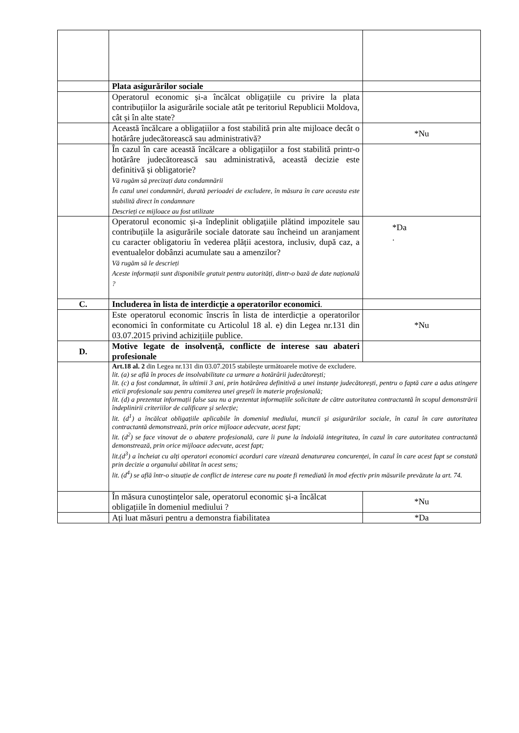| | Plata asigurărilor sociale | |
| | Operatorul economic și-a încălcat obligațiile cu privire la plata contribuțiilor la asigurările sociale atât pe teritoriul Republicii Moldova, cât și în alte state? | |
| | Această încălcare a obligațiilor a fost stabilită prin alte mijloace decât o hotărâre judecătorească sau administrativă? | *Nu |
| | În cazul în care această încălcare a obligațiilor a fost stabilită printr-o hotărâre judecătorească sau administrativă, această decizie este definitivă și obligatorie? Vă rugăm să precizați data condamnării În cazul unei condamnări, durată perioadei de excludere, în măsura în care aceasta este stabilită direct în condamnare Descrieți ce mijloace au fost utilizate | |
| | Operatorul economic și-a îndeplinit obligațiile plătind impozitele sau contribuțiile la asigurările sociale datorate sau încheind un aranjament cu caracter obligatoriu în vederea plății acestora, inclusiv, după caz, a eventualelor dobânzi acumulate sau a amenzilor? Vă rugăm să le descrieți Aceste informații sunt disponibile gratuit pentru autorități, dintr-o bază de date națională ? | *Da . |
| C. | Includerea în lista de interdicție a operatorilor economici . | |
| | Este operatorul economic înscris în lista de interdicție a operatorilor economici în conformitate cu Articolul 18 al. e) din Legea nr.131 din 03.07.2015 privind achizițiile publice. | *Nu |
| D. | Motive legate de insolvență, conflicte de interese sau abateri profesionale | |
| | Art.18 al. 2 din Legea nr.131 din 03.07.2015 stabilește următoarele motive de excludere. lit. (a) se află în proces de insolvabilitate ca urmare a hotărârii judecătorești; lit. (c) a fost condamnat, în ultimii 3 ani, prin hotărârea definitivă a unei instanțe judecătorești, pentru o faptă care a adus atingere eticii profesionale sau pentru comiterea unei greșeli în materie profesională; lit. (d) a prezentat informații false sau nu a prezentat informațiile solicitate de către autoritatea contractantă în scopul demonstrării îndeplinirii criteriilor de calificare și selecție; lit. (d<sup>1</sup>) a încălcat obligațiile aplicabile în domeniul mediului, muncii și asigurărilor sociale, în cazul în care autoritatea contractantă demonstrează, prin orice mijloace adecvate, acest fapt; lit. (d<sup>2</sup>) se face vinovat de o abatere profesională, care îi pune la îndoială integritatea, în cazul în care autoritatea contractantă demonstrează, prin orice mijloace adecvate, acest fapt; lit.(d<sup>3</sup>) a încheiat cu alți operatori economici acorduri care vizează denaturarea concurenței, în cazul în care acest fapt se constată prin decizie a organului abilitat în acest sens; lit. (d<sup>4</sup>) se află într-o situație de conflict de interese care nu poate fi remediată în mod efectiv prin măsurile prevăzute la art. 74. | |
| | În măsura cunoștințelor sale, operatorul economic și-a încălcat obligațiile în domeniul mediului ? | *Nu |
| | Ați luat măsuri pentru a demonstra fiabilitatea | *Da |